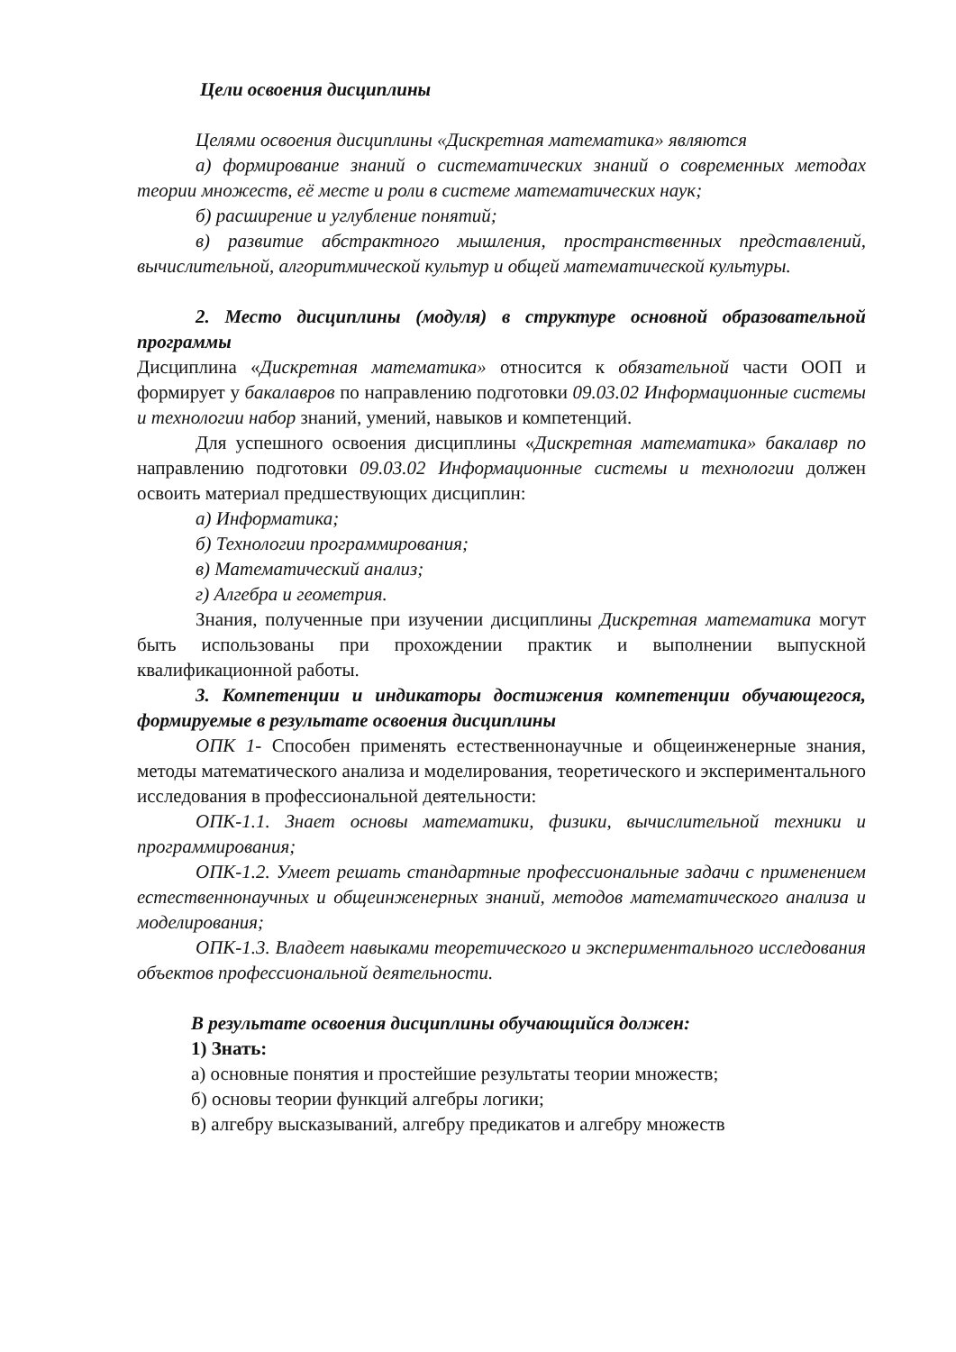Цели освоения дисциплины
Целями освоения дисциплины «Дискретная математика» являются
а) формирование знаний о систематических знаний о современных методах теории множеств, её месте и роли в системе математических наук;
б) расширение и углубление понятий;
в) развитие абстрактного мышления, пространственных представлений, вычислительной, алгоритмической культур и общей математической культуры.
2. Место дисциплины (модуля) в структуре основной образовательной программы
Дисциплина «Дискретная математика» относится к обязательной части ООП и формирует у бакалавров по направлению подготовки 09.03.02 Информационные системы и технологии набор знаний, умений, навыков и компетенций.
Для успешного освоения дисциплины «Дискретная математика» бакалавр по направлению подготовки 09.03.02 Информационные системы и технологии должен освоить материал предшествующих дисциплин:
а) Информатика;
б) Технологии программирования;
в) Математический анализ;
г) Алгебра и геометрия.
Знания, полученные при изучении дисциплины Дискретная математика могут быть использованы при прохождении практик и выполнении выпускной квалификационной работы.
3. Компетенции и индикаторы достижения компетенции обучающегося, формируемые в результате освоения дисциплины
ОПК 1- Способен применять естественнонаучные и общеинженерные знания, методы математического анализа и моделирования, теоретического и экспериментального исследования в профессиональной деятельности:
ОПК-1.1. Знает основы математики, физики, вычислительной техники и программирования;
ОПК-1.2. Умеет решать стандартные профессиональные задачи с применением естественнонаучных и общеинженерных знаний, методов математического анализа и моделирования;
ОПК-1.3. Владеет навыками теоретического и экспериментального исследования объектов профессиональной деятельности.
В результате освоения дисциплины обучающийся должен:
1) Знать:
а) основные понятия и простейшие результаты теории множеств;
б) основы теории функций алгебры логики;
в) алгебру высказываний, алгебру предикатов и алгебру множеств